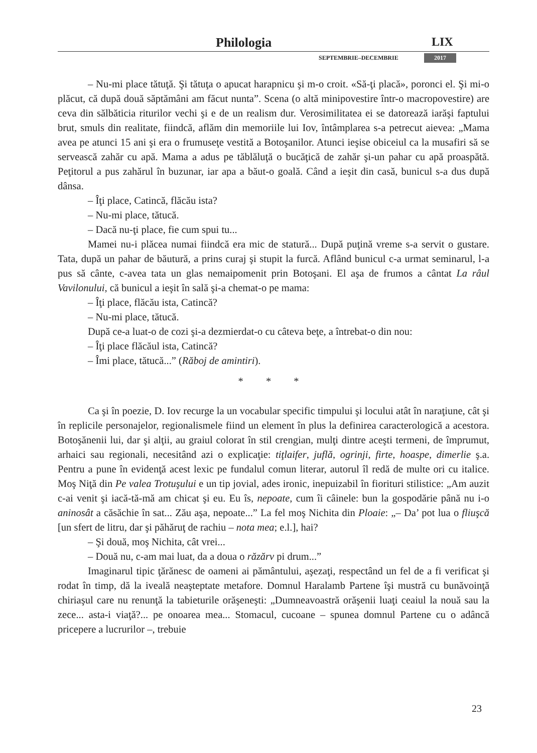Philologia LIX
SEPTEMBRIE–DECEMBRIE 2017
– Nu-mi place tătuţă. Şi tătuţa o apucat harapnicu şi m-o croit. «Să-ţi placă», poronci el. Şi mi-o plăcut, că după două săptămâni am făcut nunta”. Scena (o altă minipovestire într-o macropovestire) are ceva din sălbăticia riturilor vechi şi e de un realism dur. Verosimilitatea ei se datorează iarăşi faptului brut, smuls din realitate, fiindcă, aflăm din memoriile lui Iov, întâmplarea s-a petrecut aievea: „Mama avea pe atunci 15 ani şi era o frumuseţe vestită a Botoşanilor. Atunci ieşise obiceiul ca la musafiri să se servească zahăr cu apă. Mama a adus pe tăblăluţă o bucăţică de zahăr şi-un pahar cu apă proaspătă. Peţitorul a pus zahărul în buzunar, iar apa a băut-o goală. Când a ieşit din casă, bunicul s-a dus după dânsa.
– Îţi place, Catincă, flăcău ista?
– Nu-mi place, tătucă.
– Dacă nu-ţi place, fie cum spui tu...
Mamei nu-i plăcea numai fiindcă era mic de statură... După puţină vreme s-a servit o gustare. Tata, după un pahar de băutură, a prins curaj şi stupit la furcă. Aflând bunicul c-a urmat seminarul, l-a pus să cânte, c-avea tata un glas nemaipomenit prin Botoşani. El aşa de frumos a cântat La râul Vavilonului, că bunicul a ieşit în sală şi-a chemat-o pe mama:
– Îţi place, flăcău ista, Catincă?
– Nu-mi place, tătucă.
După ce-a luat-o de cozi şi-a dezmierdat-o cu câteva beţe, a întrebat-o din nou:
– Îţi place flăcăul ista, Catincă?
– Îmi place, tătucă...” (Răboj de amintiri).
* * *
Ca şi în poezie, D. Iov recurge la un vocabular specific timpului şi locului atât în naraţiune, cât şi în replicile personajelor, regionalismele fiind un element în plus la definirea caracterologică a acestora. Botoşănenii lui, dar şi alţii, au graiul colorat în stil crengian, mulţi dintre aceşti termeni, de împrumut, arhaici sau regionali, necesitând azi o explicaţie: tiţlaifer, juflă, ogrinji, firte, hoaspe, dimerlie ş.a. Pentru a pune în evidenţă acest lexic pe fundalul comun literar, autorul îl redă de multe ori cu italice. Moş Niţă din Pe valea Trotuşului e un tip jovial, ades ironic, inepuizabil în fiorituri stilistice: „Am auzit c-ai venit şi iacă-tă-mă am chicat şi eu. Eu îs, nepoate, cum îi câinele: bun la gospodărie până nu i-o aninosât a căsăchie în sat... Zău aşa, nepoate...” La fel moş Nichita din Ploaie: „– Da’ pot lua o fliuşcă [un sfert de litru, dar şi păhăruţ de rachiu – nota mea; e.l.], hai?
– Şi două, moş Nichita, cât vrei...
– Două nu, c-am mai luat, da a doua o răzărv pi drum...”
Imaginarul tipic ţărănesc de oameni ai pământului, aşezaţi, respectând un fel de a fi verificat şi rodat în timp, dă la iveală neaşteptate metafore. Domnul Haralamb Partene îşi mustră cu bunăvoinţă chiriaşul care nu renunţă la tabieturile orăşeneşti: „Dumneavoastră orăşenii luaţi ceaiul la nouă sau la zece... asta-i viaţă?... pe onoarea mea... Stomacul, cucoane – spunea domnul Partene cu o adâncă pricepere a lucrurilor –, trebuie
23